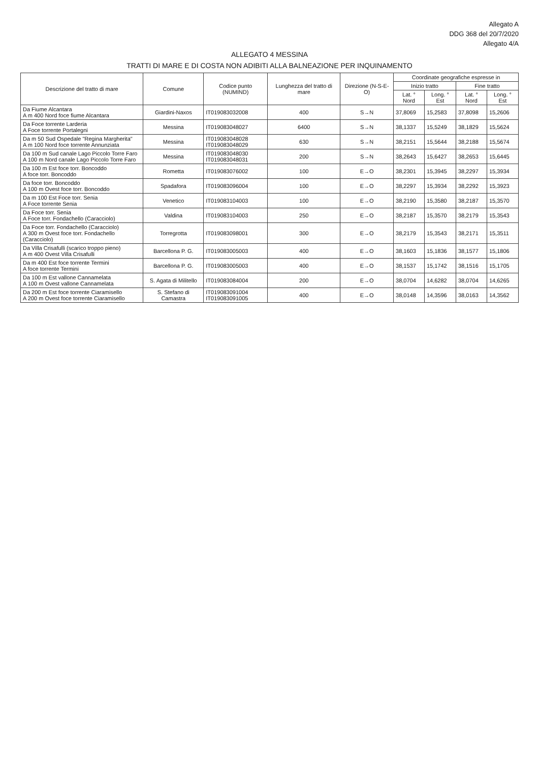Allegato A
DDG 368 del 20/7/2020
Allegato 4/A
ALLEGATO 4 MESSINA
TRATTI DI MARE E DI COSTA NON ADIBITI ALLA BALNEAZIONE PER INQUINAMENTO
| Descrizione del tratto di mare | Comune | Codice punto (NUMIND) | Lunghezza del tratto di mare | Direzione (N-S-E-O) | Coordinate geografiche espresse in | | | |
| --- | --- | --- | --- | --- | --- | --- | --- | --- |
| | | | | | Inizio tratto | | Fine tratto | |
| | | | | | Lat. ° Nord | Long. ° Est | Lat. ° Nord | Long. ° Est |
| Da Fiume Alcantara A m 400 Nord foce fiume Alcantara | Giardini-Naxos | IT019083032008 | 400 | S→N | 37,8069 | 15,2583 | 37,8098 | 15,2606 |
| Da Foce torrente Larderia A Foce torrente Portalegni | Messina | IT019083048027 | 6400 | S→N | 38,1337 | 15,5249 | 38,1829 | 15,5624 |
| Da m 50 Sud Ospedale "Regina Margherita" A m 100 Nord foce torrente Annunziata | Messina | IT019083048028 IT019083048029 | 630 | S→N | 38,2151 | 15,5644 | 38,2188 | 15,5674 |
| Da 100 m Sud canale Lago Piccolo Torre Faro A 100 m Nord canale Lago Piccolo Torre Faro | Messina | IT019083048030 IT019083048031 | 200 | S→N | 38,2643 | 15,6427 | 38,2653 | 15,6445 |
| Da 100 m Est foce torr. Boncoddo A foce torr. Boncoddo | Rometta | IT019083076002 | 100 | E→O | 38,2301 | 15,3945 | 38,2297 | 15,3934 |
| Da foce torr. Boncoddo A 100 m Ovest foce torr. Boncoddo | Spadafora | IT019083096004 | 100 | E→O | 38,2297 | 15,3934 | 38,2292 | 15,3923 |
| Da m 100 Est Foce torr. Senia A Foce torrente Senia | Venetico | IT019083104003 | 100 | E→O | 38,2190 | 15,3580 | 38,2187 | 15,3570 |
| Da Foce torr. Senia A Foce torr. Fondachello (Caracciolo) | Valdina | IT019083104003 | 250 | E→O | 38,2187 | 15,3570 | 38,2179 | 15,3543 |
| Da Foce torr. Fondachello (Caracciolo) A 300 m Ovest foce torr. Fondachello (Caracciolo) | Torregrotta | IT019083098001 | 300 | E→O | 38,2179 | 15,3543 | 38,2171 | 15,3511 |
| Da Villa Crisafulli (scarico troppo pieno) A m 400 Ovest Villa Crisafulli | Barcellona P. G. | IT019083005003 | 400 | E→O | 38,1603 | 15,1836 | 38,1577 | 15,1806 |
| Da m 400 Est foce torrente Termini A foce torrente Termini | Barcellona P. G. | IT019083005003 | 400 | E→O | 38,1537 | 15,1742 | 38,1516 | 15,1705 |
| Da 100 m Est vallone Cannamelata A 100 m Ovest vallone Cannamelata | S. Agata di Militello | IT019083084004 | 200 | E→O | 38,0704 | 14,6282 | 38,0704 | 14,6265 |
| Da 200 m Est foce torrente Ciaramisello A 200 m Ovest foce torrente Ciaramisello | S. Stefano di Camastra | IT019083091004 IT019083091005 | 400 | E→O | 38,0148 | 14,3596 | 38,0163 | 14,3562 |